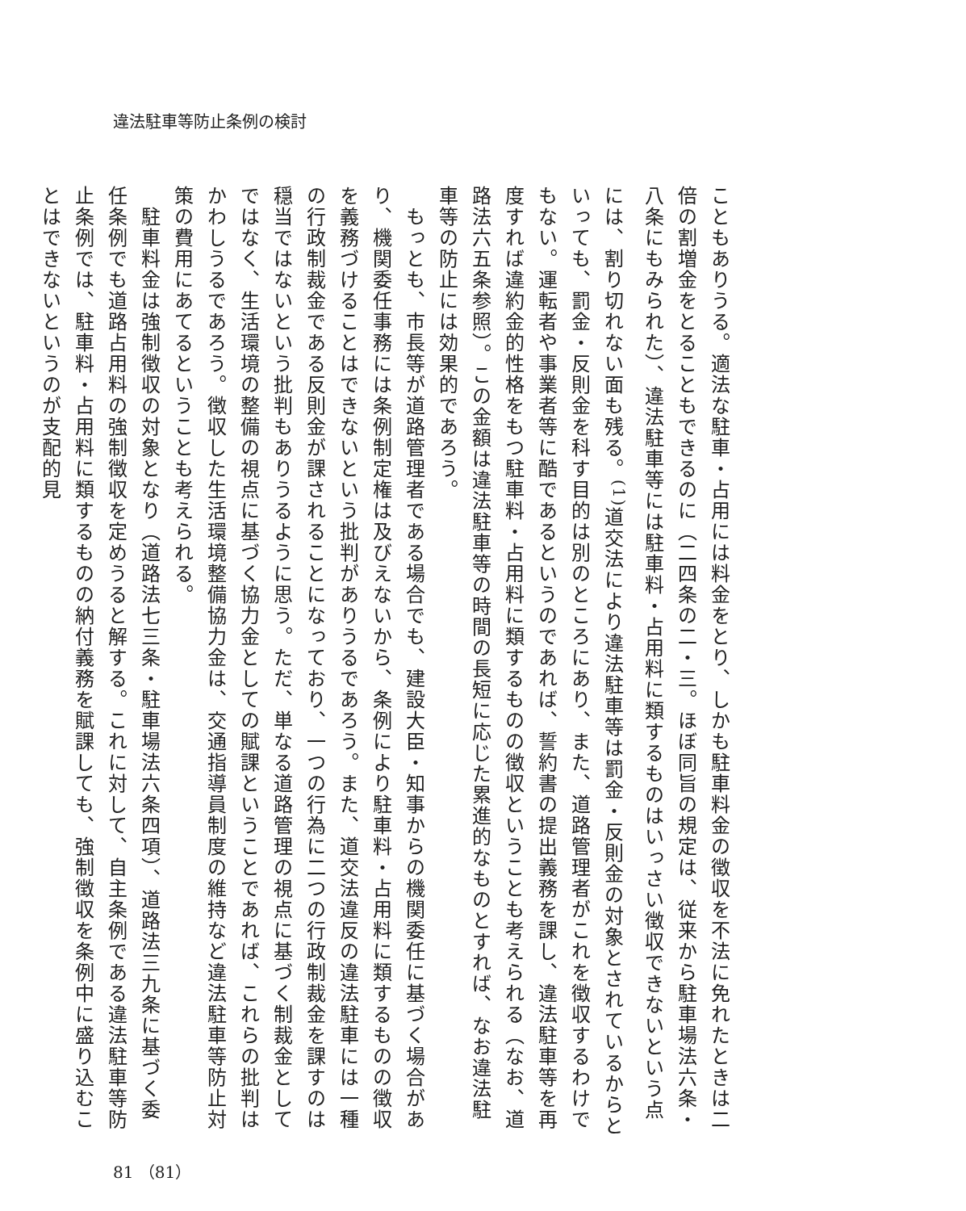違法駐車等防止条例の検討
こともありうる。適法な駐車・占用には料金をとり、しかも駐車料金の徴収を不法に免れたときは二倍の割増金をとることもできるのに（二四条の二・三。ほぼ同旨の規定は、従来から駐車場法六条・八条にもみられた）、違法駐車等には駐車料・占用料に類するものはいっさい徴収できないという点には、割り切れない面も残る。<sup>(1)</sup>道交法により違法駐車等は罰金・反則金の対象とされているからといっても、罰金・反則金を科す目的は別のところにあり、また、道路管理者がこれを徴収するわけでもない。運転者や事業者等に酷であるというのであれば、誓約書の提出義務を課し、違法駐車等を再度すれば違約金的性格をもつ駐車料・占用料に類するものの徴収ということも考えられる（なお、道路法六五条参照）。この金額は違法駐車等の時間の長短に応じた累進的なものとすれば、なお違法駐車等の防止には効果的であろう。
　もっとも、市長等が道路管理者である場合でも、建設大臣・知事からの機関委任に基づく場合があり、機関委任事務には条例制定権は及びえないから、条例により駐車料・占用料に類するものの徴収を義務づけることはできないという批判がありうるであろう。また、道交法違反の違法駐車には一種の行政制裁金である反則金が課されることになっており、一つの行為に二つの行政制裁金を課すのは穏当ではないという批判もありうるように思う。ただ、単なる道路管理の視点に基づく制裁金としてではなく、生活環境の整備の視点に基づく協力金としての賦課ということであれば、これらの批判はかわしうるであろう。徴収した生活環境整備協力金は、交通指導員制度の維持など違法駐車等防止対策の費用にあてるということも考えられる。
　駐車料金は強制徴収の対象となり（道路法七三条・駐車場法六条四項）、道路法三九条に基づく委任条例でも道路占用料の強制徴収を定めうると解する。これに対して、自主条例である違法駐車等防止条例では、駐車料・占用料に類するものの納付義務を賦課しても、強制徴収を条例中に盛り込むことはできないというのが支配的見
81 （81）